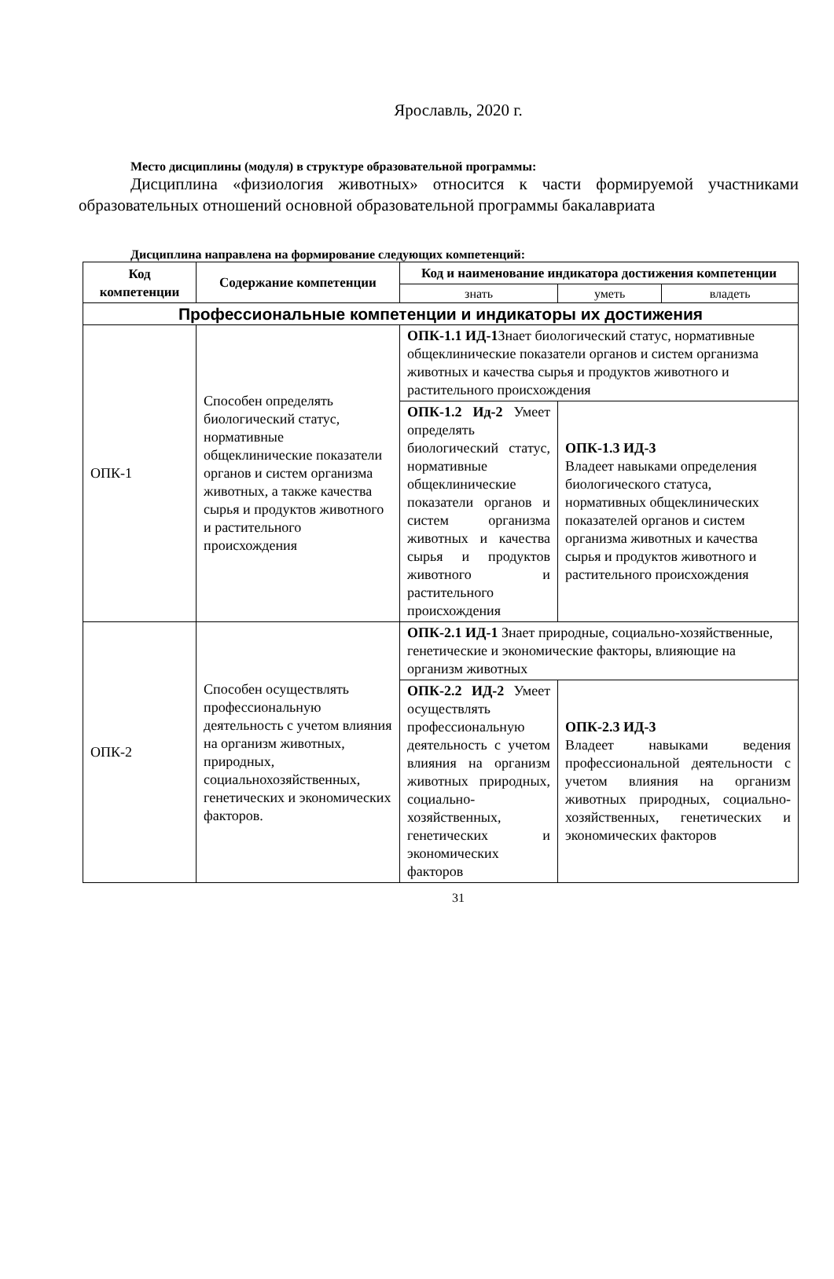Ярославль, 2020 г.
Место дисциплины (модуля) в структуре образовательной программы:
Дисциплина «физиология животных» относится к части формируемой участниками образовательных отношений основной образовательной программы бакалавриата
Дисциплина направлена на формирование следующих компетенций:
| Код компетенции | Содержание компетенции | Код и наименование индикатора достижения компетенции | | |
| --- | --- | --- | --- | --- |
| | | знать | уметь | владеть |
| Профессиональные компетенции и индикаторы их достижения | | | | |
| ОПК-1 | Способен определять биологический статус, нормативные общеклинические показатели органов и систем организма животных, а также качества сырья и продуктов животного и растительного происхождения | ОПК-1.1 ИД-1 Знает биологический статус, нормативные общеклинические показатели органов и систем организма животных и качества сырья и продуктов животного и растительного происхождения | | |
| | | ОПК-1.2 Ид-2 Умеет определять биологический статус, нормативные общеклинические показатели органов и систем организма животных и качества сырья и продуктов животного и растительного происхождения | ОПК-1.3 ИД-3 Владеет навыками определения биологического статуса, нормативных общеклинических показателей органов и систем организма животных и качества сырья и продуктов животного и растительного происхождения | |
| ОПК-2 | Способен осуществлять профессиональную деятельность с учетом влияния на организм животных, природных, социальнохозяйственных, генетических и экономических факторов. | ОПК-2.1 ИД-1 Знает природные, социально-хозяйственные, генетические и экономические факторы, влияющие на организм животных | | |
| | | ОПК-2.2 ИД-2 Умеет осуществлять профессиональную деятельность с учетом влияния на организм животных природных, социально-хозяйственных, генетических и экономических факторов | ОПК-2.3 ИД-3 Владеет навыками ведения профессиональной деятельности с учетом влияния на организм животных природных, социально-хозяйственных, генетических и экономических факторов | |
31